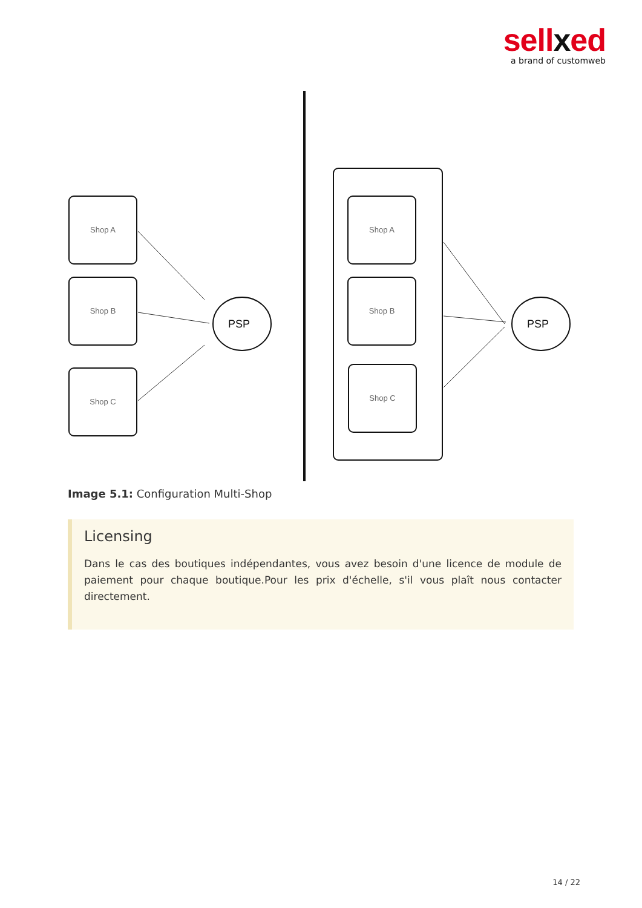sellxed
a brand of customweb
Shop A
Shop B
Shop C
Shop A
Shop B
Shop C
PSP
PSP
Image 5.1: Configuration Multi-Shop
Licensing
Dans le cas des boutiques indépendantes, vous avez besoin d'une licence de module de paiement pour chaque boutique.Pour les prix d'échelle, s'il vous plaît nous contacter directement.
14 / 22